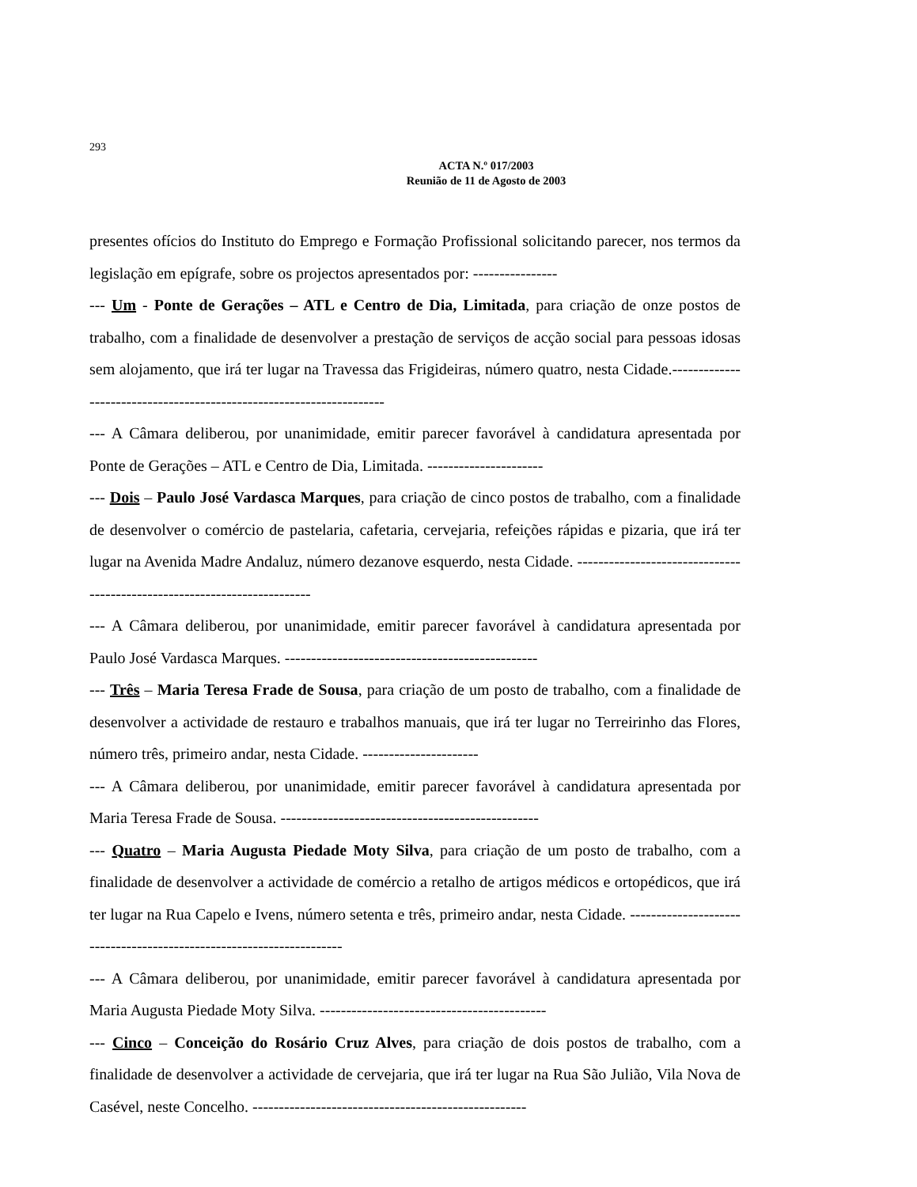293
ACTA N.º 017/2003
Reunião de 11 de Agosto de 2003
presentes ofícios do Instituto do Emprego e Formação Profissional solicitando parecer, nos termos da legislação em epígrafe, sobre os projectos apresentados por: ----------------
--- Um - Ponte de Gerações – ATL e Centro de Dia, Limitada, para criação de onze postos de trabalho, com a finalidade de desenvolver a prestação de serviços de acção social para pessoas idosas sem alojamento, que irá ter lugar na Travessa das Frigideiras, número quatro, nesta Cidade.---------------------------------------------------------------------
--- A Câmara deliberou, por unanimidade, emitir parecer favorável à candidatura apresentada por Ponte de Gerações – ATL e Centro de Dia, Limitada. ----------------------
--- Dois – Paulo José Vardasca Marques, para criação de cinco postos de trabalho, com a finalidade de desenvolver o comércio de pastelaria, cafetaria, cervejaria, refeições rápidas e pizaria, que irá ter lugar na Avenida Madre Andaluz, número dezanove esquerdo, nesta Cidade. -------------------------------------------------------------------------
--- A Câmara deliberou, por unanimidade, emitir parecer favorável à candidatura apresentada por Paulo José Vardasca Marques. ------------------------------------------------
--- Três – Maria Teresa Frade de Sousa, para criação de um posto de trabalho, com a finalidade de desenvolver a actividade de restauro e trabalhos manuais, que irá ter lugar no Terreirinho das Flores, número três, primeiro andar, nesta Cidade. ----------------------
--- A Câmara deliberou, por unanimidade, emitir parecer favorável à candidatura apresentada por Maria Teresa Frade de Sousa. -------------------------------------------------
--- Quatro – Maria Augusta Piedade Moty Silva, para criação de um posto de trabalho, com a finalidade de desenvolver a actividade de comércio a retalho de artigos médicos e ortopédicos, que irá ter lugar na Rua Capelo e Ivens, número setenta e três, primeiro andar, nesta Cidade. ---------------------------------------------------------------------
--- A Câmara deliberou, por unanimidade, emitir parecer favorável à candidatura apresentada por Maria Augusta Piedade Moty Silva. -------------------------------------------
--- Cinco – Conceição do Rosário Cruz Alves, para criação de dois postos de trabalho, com a finalidade de desenvolver a actividade de cervejaria, que irá ter lugar na Rua São Julião, Vila Nova de Casével, neste Concelho. ----------------------------------------------------